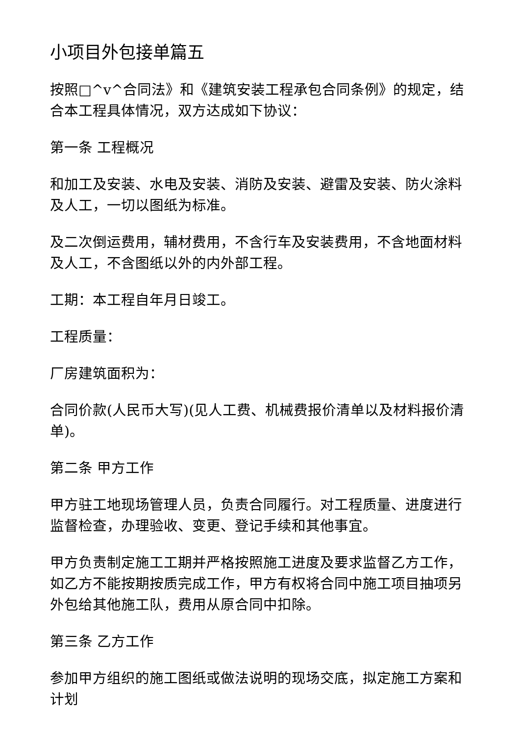小项目外包接单篇五
按照□^v^合同法》和《建筑安装工程承包合同条例》的规定，结合本工程具体情况，双方达成如下协议：
第一条 工程概况
和加工及安装、水电及安装、消防及安装、避雷及安装、防火涂料及人工，一切以图纸为标准。
及二次倒运费用，辅材费用，不含行车及安装费用，不含地面材料及人工，不含图纸以外的内外部工程。
工期：本工程自年月日竣工。
工程质量：
厂房建筑面积为：
合同价款(人民币大写)(见人工费、机械费报价清单以及材料报价清单)。
第二条 甲方工作
甲方驻工地现场管理人员，负责合同履行。对工程质量、进度进行监督检查，办理验收、变更、登记手续和其他事宜。
甲方负责制定施工工期并严格按照施工进度及要求监督乙方工作，如乙方不能按期按质完成工作，甲方有权将合同中施工项目抽项另外包给其他施工队，费用从原合同中扣除。
第三条 乙方工作
参加甲方组织的施工图纸或做法说明的现场交底，拟定施工方案和计划